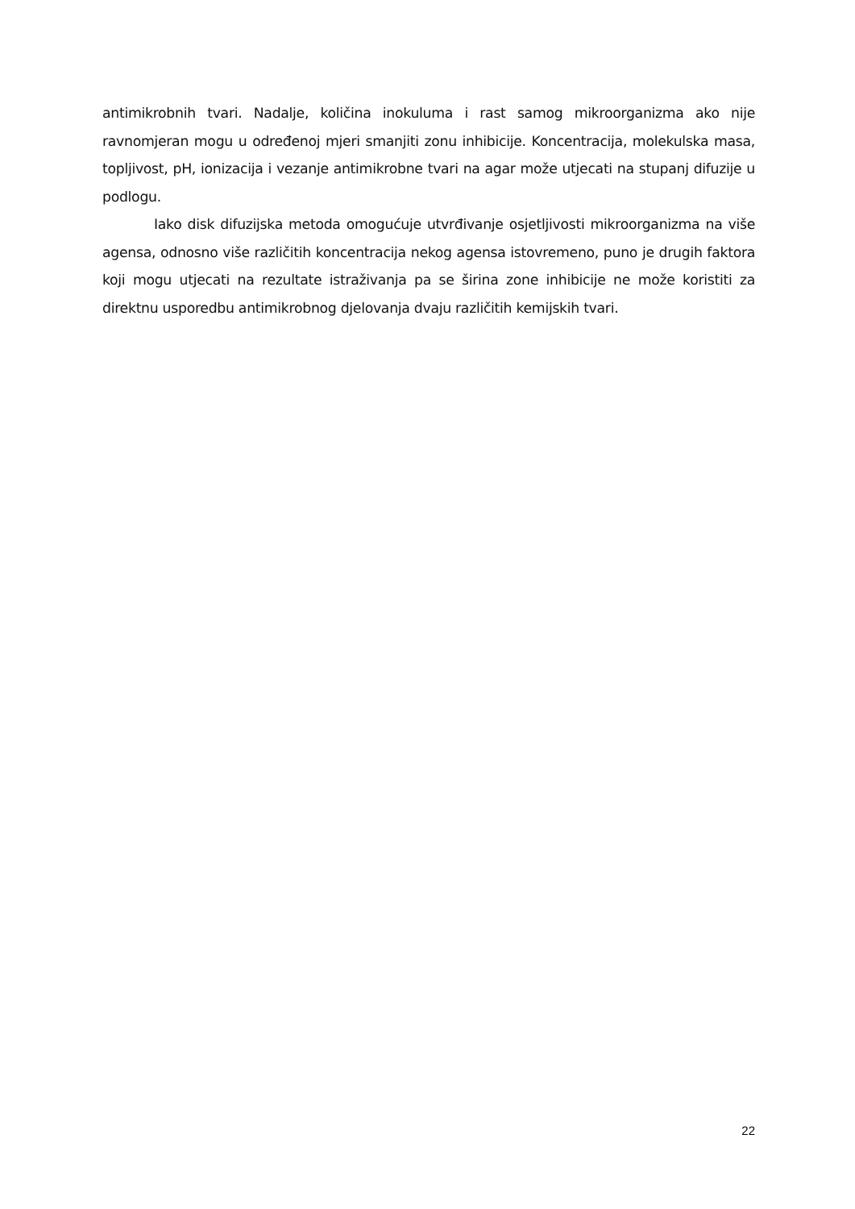antimikrobnih tvari. Nadalje, količina inokuluma i rast samog mikroorganizma ako nije ravnomjeran mogu u određenoj mjeri smanjiti zonu inhibicije. Koncentracija, molekulska masa, topljivost, pH, ionizacija i vezanje antimikrobne tvari na agar može utjecati na stupanj difuzije u podlogu.
Iako disk difuzijska metoda omogućuje utvrđivanje osjetljivosti mikroorganizma na više agensa, odnosno više različitih koncentracija nekog agensa istovremeno, puno je drugih faktora koji mogu utjecati na rezultate istraživanja pa se širina zone inhibicije ne može koristiti za direktnu usporedbu antimikrobnog djelovanja dvaju različitih kemijskih tvari.
22